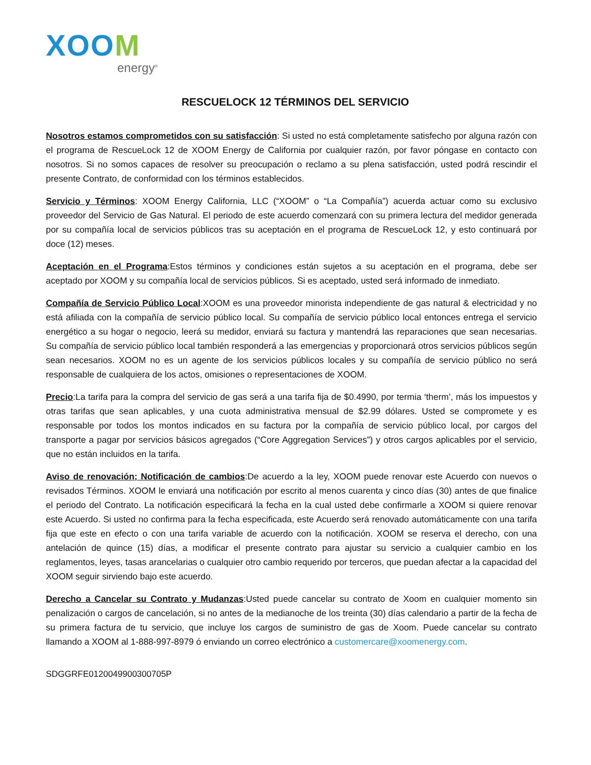XOOM
energy<sup>®</sup>
RESCUELOCK 12 TÉRMINOS DEL SERVICIO
Nosotros estamos comprometidos con su satisfacción: Si usted no está completamente satisfecho por alguna razón con el programa de RescueLock 12 de XOOM Energy de California por cualquier razón, por favor póngase en contacto con nosotros. Si no somos capaces de resolver su preocupación o reclamo a su plena satisfacción, usted podrá rescindir el presente Contrato, de conformidad con los términos establecidos.
Servicio y Términos: XOOM Energy California, LLC (“XOOM” o “La Compañía”) acuerda actuar como su exclusivo proveedor del Servicio de Gas Natural. El periodo de este acuerdo comenzará con su primera lectura del medidor generada por su compañía local de servicios públicos tras su aceptación en el programa de RescueLock 12, y esto continuará por doce (12) meses.
Aceptación en el Programa:Estos términos y condiciones están sujetos a su aceptación en el programa, debe ser aceptado por XOOM y su compañía local de servicios públicos. Si es aceptado, usted será informado de inmediato.
Compañía de Servicio Público Local:XOOM es una proveedor minorista independiente de gas natural & electricidad y no está afiliada con la compañía de servicio público local. Su compañía de servicio público local entonces entrega el servicio energético a su hogar o negocio, leerá su medidor, enviará su factura y mantendrá las reparaciones que sean necesarias. Su compañía de servicio público local también responderá a las emergencias y proporcionará otros servicios públicos según sean necesarios. XOOM no es un agente de los servicios públicos locales y su compañía de servicio público no será responsable de cualquiera de los actos, omisiones o representaciones de XOOM.
Precio:La tarifa para la compra del servicio de gas será a una tarifa fija de $0.4990, por termia ‘therm’, más los impuestos y otras tarifas que sean aplicables, y una cuota administrativa mensual de $2.99 dólares. Usted se compromete y es responsable por todos los montos indicados en su factura por la compañía de servicio público local, por cargos del transporte a pagar por servicios básicos agregados (“Core Aggregation Services”) y otros cargos aplicables por el servicio, que no están incluidos en la tarifa.
Aviso de renovación; Notificación de cambios:De acuerdo a la ley, XOOM puede renovar este Acuerdo con nuevos o revisados Términos. XOOM le enviará una notificación por escrito al menos cuarenta y cinco días (30) antes de que finalice el periodo del Contrato. La notificación especificará la fecha en la cual usted debe confirmarle a XOOM si quiere renovar este Acuerdo. Si usted no confirma para la fecha especificada, este Acuerdo será renovado automáticamente con una tarifa fija que este en efecto o con una tarifa variable de acuerdo con la notificación. XOOM se reserva el derecho, con una antelación de quince (15) días, a modificar el presente contrato para ajustar su servicio a cualquier cambio en los reglamentos, leyes, tasas arancelarias o cualquier otro cambio requerido por terceros, que puedan afectar a la capacidad del XOOM seguir sirviendo bajo este acuerdo.
Derecho a Cancelar su Contrato y Mudanzas:Usted puede cancelar su contrato de Xoom en cualquier momento sin penalización o cargos de cancelación, si no antes de la medianoche de los treinta (30) días calendario a partir de la fecha de su primera factura de tu servicio, que incluye los cargos de suministro de gas de Xoom. Puede cancelar su contrato llamando a XOOM al 1-888-997-8979 ó enviando un correo electrónico a customercare@xoomenergy.com.
SDGGRFE0120049900300705P